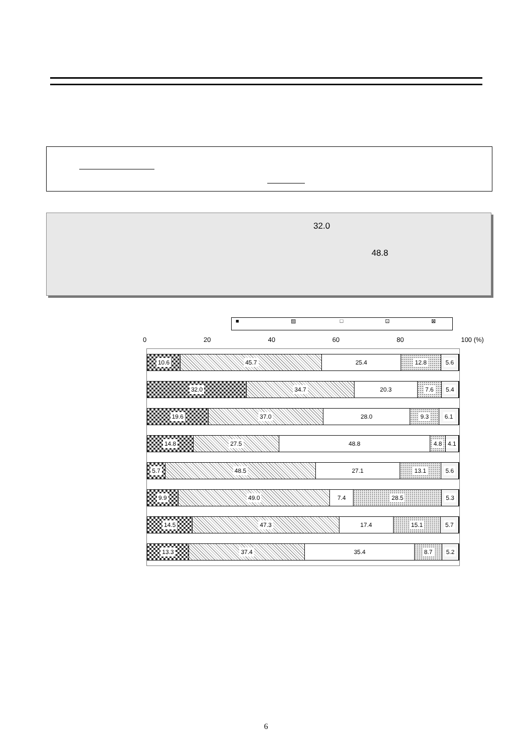32.0
48.8
■ ▨ □ ⊡ ⊠
0 20 40 60 80 100 (%)
10.6 45.7 25.4 12.8 5.6
32.0 34.7 20.3 7.6 5.4
19.6 37.0 28.0 9.3 6.1
14.8 27.5 48.8 4.8 4.1
5.7 48.5 27.1 13.1 5.6
9.9 49.0 7.4 28.5 5.3
14.5 47.3 17.4 15.1 5.7
13.3 37.4 35.4 8.7 5.2
6